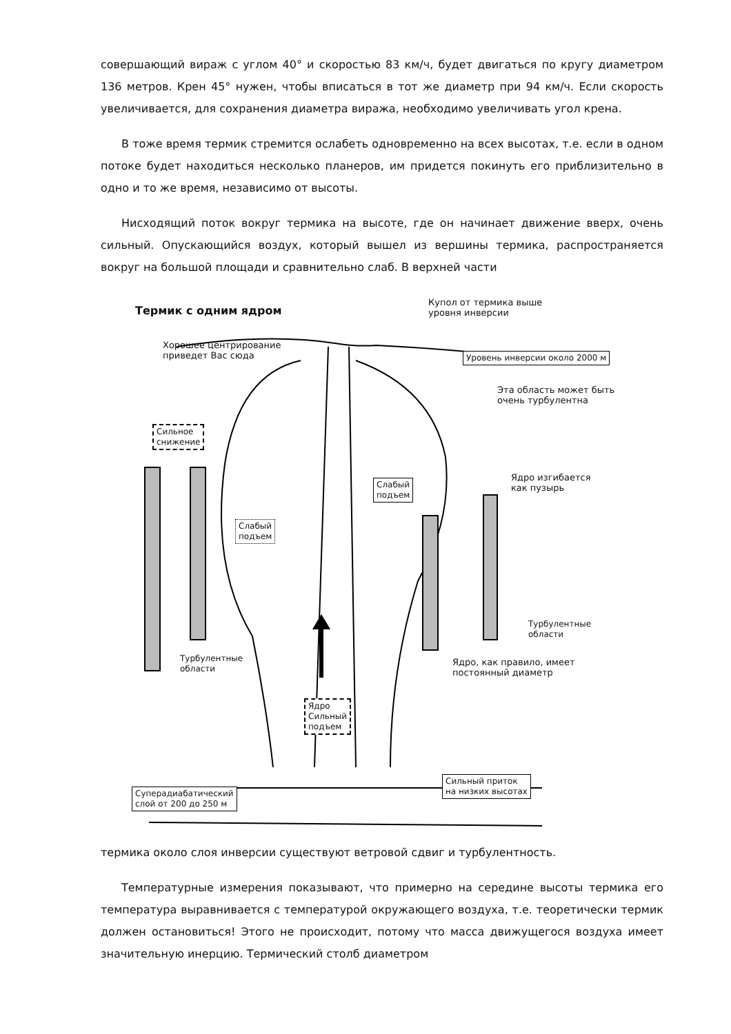совершающий вираж с углом 40° и скоростью 83 км/ч, будет двигаться по кругу диаметром 136 метров. Крен 45° нужен, чтобы вписаться в тот же диаметр при 94 км/ч. Если скорость увеличивается, для сохранения диаметра виража, необходимо увеличивать угол крена.
В тоже время термик стремится ослабеть одновременно на всех высотах, т.е. если в одном потоке будет находиться несколько планеров, им придется покинуть его приблизительно в одно и то же время, независимо от высоты.
Нисходящий поток вокруг термика на высоте, где он начинает движение вверх, очень сильный. Опускающийся воздух, который вышел из вершины термика, распространяется вокруг на большой площади и сравнительно слаб. В верхней части
Термик с одним ядром
Купол от термика выше
уровня инверсии
Хорошее центрирование
приведет Вас сюда
Уровень инверсии около 2000 м
Эта область может быть
очень турбулентна
Сильное
снижение
Слабый
подъем
Ядро изгибается
как пузырь
Слабый
подъем
Турбулентные
области
Турбулентные
области
Ядро, как правило, имеет
постоянный диаметр
Ядро
Сильный
подъем
Сильный приток
на низких высотах
Суперадиабатический
слой от 200 до 250 м
термика около слоя инверсии существуют ветровой сдвиг и турбулентность.
Температурные измерения показывают, что примерно на середине высоты термика его температура выравнивается с температурой окружающего воздуха, т.е. теоретически термик должен остановиться! Этого не происходит, потому что масса движущегося воздуха имеет значительную инерцию. Термический столб диаметром